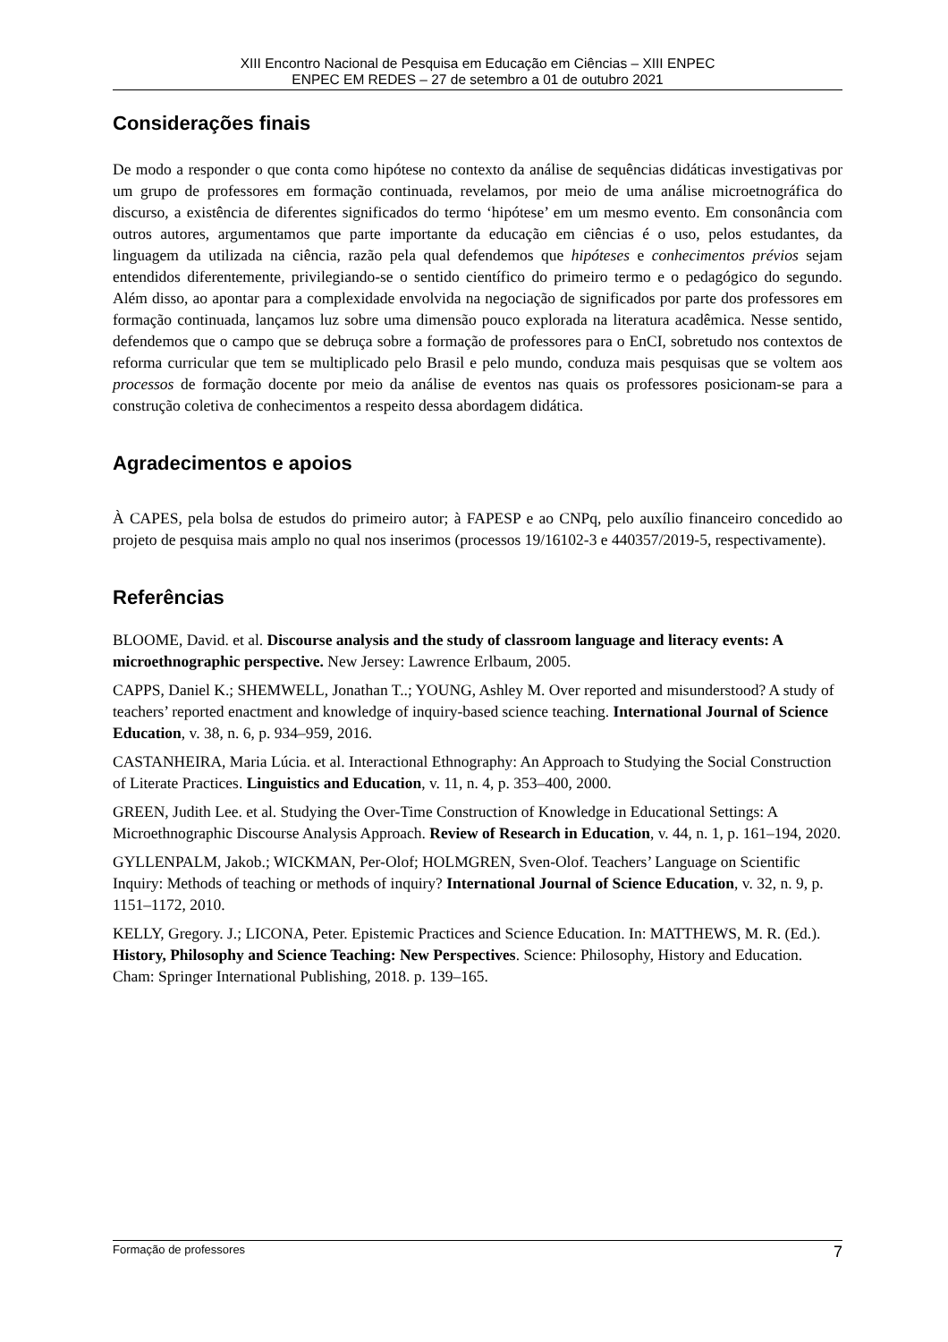XIII Encontro Nacional de Pesquisa em Educação em Ciências – XIII ENPEC
ENPEC EM REDES – 27 de setembro a 01 de outubro 2021
Considerações finais
De modo a responder o que conta como hipótese no contexto da análise de sequências didáticas investigativas por um grupo de professores em formação continuada, revelamos, por meio de uma análise microetnográfica do discurso, a existência de diferentes significados do termo ‘hipótese’ em um mesmo evento. Em consonância com outros autores, argumentamos que parte importante da educação em ciências é o uso, pelos estudantes, da linguagem da utilizada na ciência, razão pela qual defendemos que hipóteses e conhecimentos prévios sejam entendidos diferentemente, privilegiando-se o sentido científico do primeiro termo e o pedagógico do segundo. Além disso, ao apontar para a complexidade envolvida na negociação de significados por parte dos professores em formação continuada, lançamos luz sobre uma dimensão pouco explorada na literatura acadêmica. Nesse sentido, defendemos que o campo que se debruça sobre a formação de professores para o EnCI, sobretudo nos contextos de reforma curricular que tem se multiplicado pelo Brasil e pelo mundo, conduza mais pesquisas que se voltem aos processos de formação docente por meio da análise de eventos nas quais os professores posicionam-se para a construção coletiva de conhecimentos a respeito dessa abordagem didática.
Agradecimentos e apoios
À CAPES, pela bolsa de estudos do primeiro autor; à FAPESP e ao CNPq, pelo auxílio financeiro concedido ao projeto de pesquisa mais amplo no qual nos inserimos (processos 19/16102-3 e 440357/2019-5, respectivamente).
Referências
BLOOME, David. et al. Discourse analysis and the study of classroom language and literacy events: A microethnographic perspective. New Jersey: Lawrence Erlbaum, 2005.
CAPPS, Daniel K.; SHEMWELL, Jonathan T..; YOUNG, Ashley M. Over reported and misunderstood? A study of teachers’ reported enactment and knowledge of inquiry-based science teaching. International Journal of Science Education, v. 38, n. 6, p. 934–959, 2016.
CASTANHEIRA, Maria Lúcia. et al. Interactional Ethnography: An Approach to Studying the Social Construction of Literate Practices. Linguistics and Education, v. 11, n. 4, p. 353–400, 2000.
GREEN, Judith Lee. et al. Studying the Over-Time Construction of Knowledge in Educational Settings: A Microethnographic Discourse Analysis Approach. Review of Research in Education, v. 44, n. 1, p. 161–194, 2020.
GYLLENPALM, Jakob.; WICKMAN, Per-Olof; HOLMGREN, Sven-Olof. Teachers’ Language on Scientific Inquiry: Methods of teaching or methods of inquiry? International Journal of Science Education, v. 32, n. 9, p. 1151–1172, 2010.
KELLY, Gregory. J.; LICONA, Peter. Epistemic Practices and Science Education. In: MATTHEWS, M. R. (Ed.). History, Philosophy and Science Teaching: New Perspectives. Science: Philosophy, History and Education. Cham: Springer International Publishing, 2018. p. 139–165.
Formação de professores 7